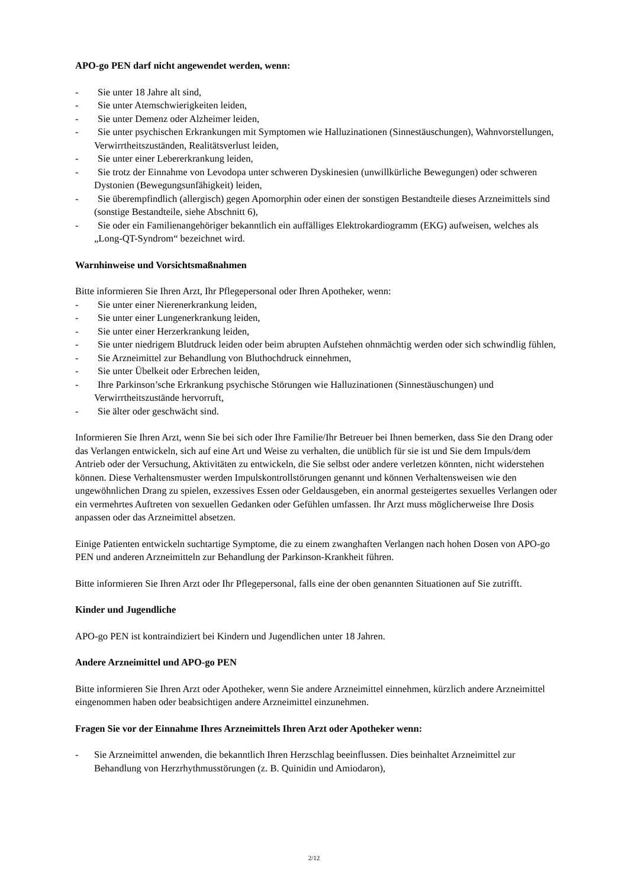APO-go PEN darf nicht angewendet werden, wenn:
- Sie unter 18 Jahre alt sind,
- Sie unter Atemschwierigkeiten leiden,
- Sie unter Demenz oder Alzheimer leiden,
- Sie unter psychischen Erkrankungen mit Symptomen wie Halluzinationen (Sinnestäuschungen), Wahnvorstellungen, Verwirrtheitszuständen, Realitätsverlust leiden,
- Sie unter einer Lebererkrankung leiden,
- Sie trotz der Einnahme von Levodopa unter schweren Dyskinesien (unwillkürliche Bewegungen) oder schweren Dystonien (Bewegungsunfähigkeit) leiden,
- Sie überempfindlich (allergisch) gegen Apomorphin oder einen der sonstigen Bestandteile dieses Arzneimittels sind (sonstige Bestandteile, siehe Abschnitt 6),
- Sie oder ein Familienangehöriger bekanntlich ein auffälliges Elektrokardiogramm (EKG) aufweisen, welches als „Long-QT-Syndrom“ bezeichnet wird.
Warnhinweise und Vorsichtsmaßnahmen
Bitte informieren Sie Ihren Arzt, Ihr Pflegepersonal oder Ihren Apotheker, wenn:
- Sie unter einer Nierenerkrankung leiden,
- Sie unter einer Lungenerkrankung leiden,
- Sie unter einer Herzerkrankung leiden,
- Sie unter niedrigem Blutdruck leiden oder beim abrupten Aufstehen ohnmächtig werden oder sich schwindlig fühlen,
- Sie Arzneimittel zur Behandlung von Bluthochdruck einnehmen,
- Sie unter Übelkeit oder Erbrechen leiden,
- Ihre Parkinson’sche Erkrankung psychische Störungen wie Halluzinationen (Sinnestäuschungen) und Verwirrtheitszustände hervorruft,
- Sie älter oder geschwächt sind.
Informieren Sie Ihren Arzt, wenn Sie bei sich oder Ihre Familie/Ihr Betreuer bei Ihnen bemerken, dass Sie den Drang oder das Verlangen entwickeln, sich auf eine Art und Weise zu verhalten, die unüblich für sie ist und Sie dem Impuls/dem Antrieb oder der Versuchung, Aktivitäten zu entwickeln, die Sie selbst oder andere verletzen könnten, nicht widerstehen können. Diese Verhaltensmuster werden Impulskontrollstörungen genannt und können Verhaltensweisen wie den ungewöhnlichen Drang zu spielen, exzessives Essen oder Geldausgeben, ein anormal gesteigertes sexuelles Verlangen oder ein vermehrtes Auftreten von sexuellen Gedanken oder Gefühlen umfassen. Ihr Arzt muss möglicherweise Ihre Dosis anpassen oder das Arzneimittel absetzen.
Einige Patienten entwickeln suchtartige Symptome, die zu einem zwanghaften Verlangen nach hohen Dosen von APO-go PEN und anderen Arzneimitteln zur Behandlung der Parkinson-Krankheit führen.
Bitte informieren Sie Ihren Arzt oder Ihr Pflegepersonal, falls eine der oben genannten Situationen auf Sie zutrifft.
Kinder und Jugendliche
APO-go PEN ist kontraindiziert bei Kindern und Jugendlichen unter 18 Jahren.
Andere Arzneimittel und APO-go PEN
Bitte informieren Sie Ihren Arzt oder Apotheker, wenn Sie andere Arzneimittel einnehmen, kürzlich andere Arzneimittel eingenommen haben oder beabsichtigen andere Arzneimittel einzunehmen.
Fragen Sie vor der Einnahme Ihres Arzneimittels Ihren Arzt oder Apotheker wenn:
- Sie Arzneimittel anwenden, die bekanntlich Ihren Herzschlag beeinflussen. Dies beinhaltet Arzneimittel zur Behandlung von Herzrhythmusstörungen (z. B. Quinidin und Amiodaron),
2/12